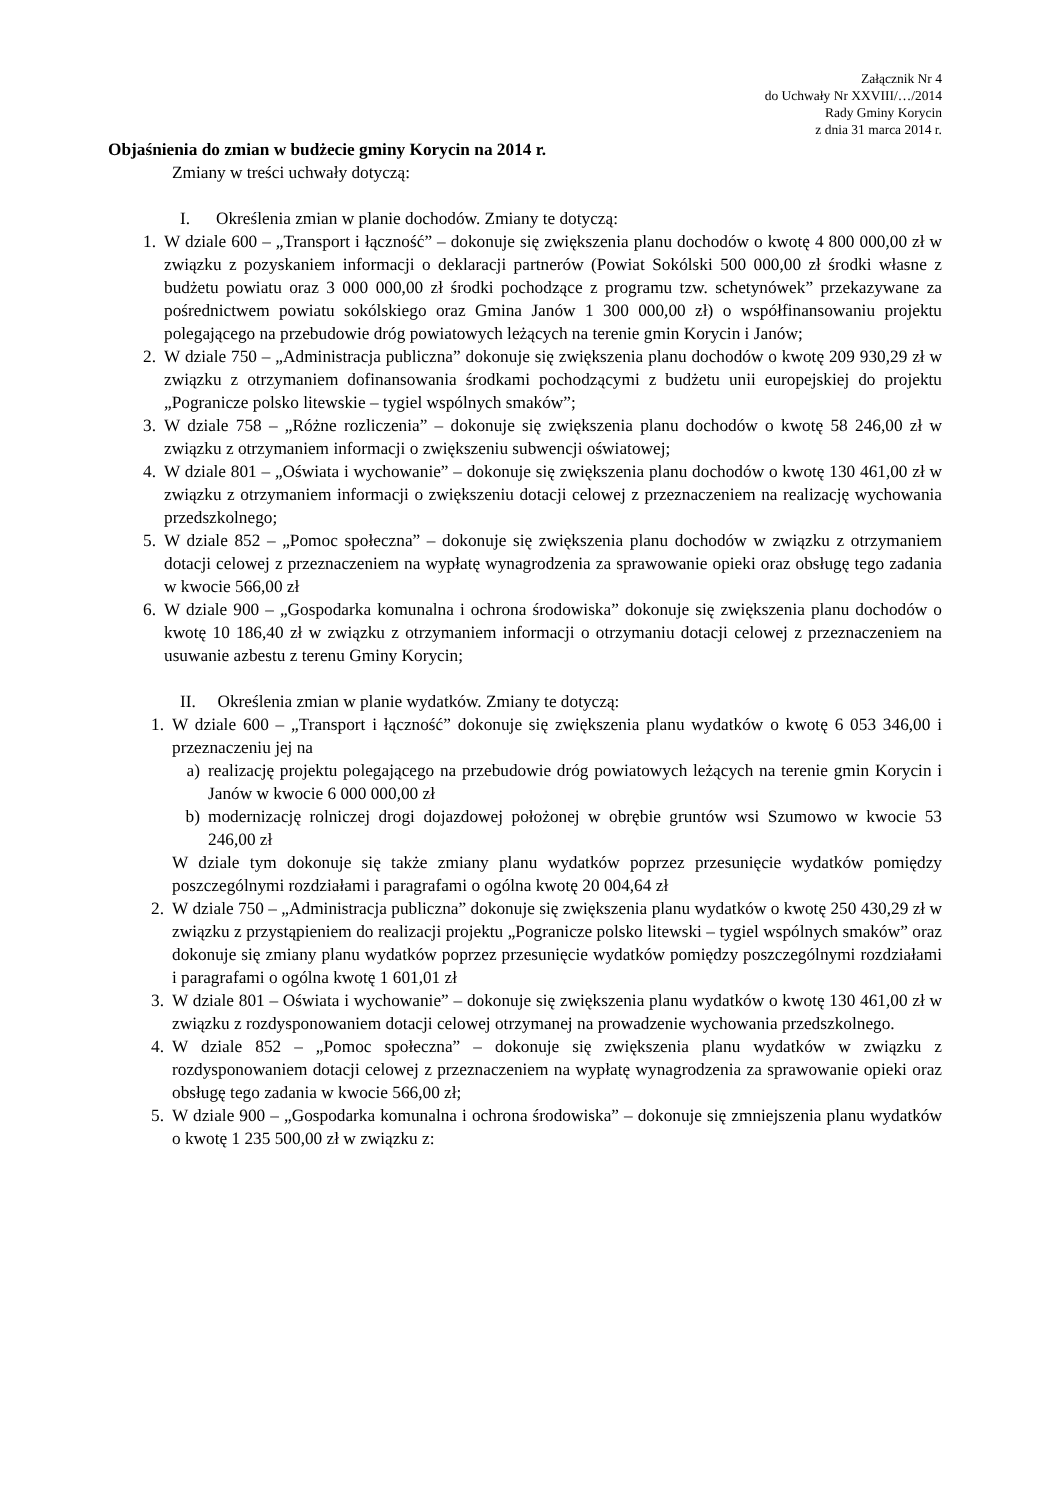Załącznik Nr 4
do Uchwały Nr XXVIII/…/2014
Rady Gminy Korycin
z dnia 31 marca 2014 r.
Objaśnienia do zmian w budżecie gminy Korycin na 2014 r.
Zmiany w treści uchwały dotyczą:
I. Określenia zmian w planie dochodów. Zmiany te dotyczą:
1. W dziale 600 – „Transport i łączność” – dokonuje się zwiększenia planu dochodów o kwotę 4 800 000,00 zł w związku z pozyskaniem informacji o deklaracji partnerów (Powiat Sokólski 500 000,00 zł środki własne z budżetu powiatu oraz 3 000 000,00 zł środki pochodzące z programu tzw. schetynówek” przekazywane za pośrednictwem powiatu sokólskiego oraz Gmina Janów 1 300 000,00 zł) o współfinansowaniu projektu polegającego na przebudowie dróg powiatowych leżących na terenie gmin Korycin i Janów;
2. W dziale 750 – „Administracja publiczna” dokonuje się zwiększenia planu dochodów o kwotę 209 930,29 zł w związku z otrzymaniem dofinansowania środkami pochodzącymi z budżetu unii europejskiej do projektu „Pogranicze polsko litewskie – tygiel wspólnych smaków”;
3. W dziale 758 – „Różne rozliczenia” – dokonuje się zwiększenia planu dochodów o kwotę 58 246,00 zł w związku z otrzymaniem informacji o zwiększeniu subwencji oświatowej;
4. W dziale 801 – „Oświata i wychowanie” – dokonuje się zwiększenia planu dochodów o kwotę 130 461,00 zł w związku z otrzymaniem informacji o zwiększeniu dotacji celowej z przeznaczeniem na realizację wychowania przedszkolnego;
5. W dziale 852 – „Pomoc społeczna” – dokonuje się zwiększenia planu dochodów w związku z otrzymaniem dotacji celowej z przeznaczeniem na wypłatę wynagrodzenia za sprawowanie opieki oraz obsługę tego zadania w kwocie 566,00 zł
6. W dziale 900 – „Gospodarka komunalna i ochrona środowiska” dokonuje się zwiększenia planu dochodów o kwotę 10 186,40 zł w związku z otrzymaniem informacji o otrzymaniu dotacji celowej z przeznaczeniem na usuwanie azbestu z terenu Gminy Korycin;
II. Określenia zmian w planie wydatków. Zmiany te dotyczą:
1. W dziale 600 – „Transport i łączność” dokonuje się zwiększenia planu wydatków o kwotę 6 053 346,00 i przeznaczeniu jej na
a) realizację projektu polegającego na przebudowie dróg powiatowych leżących na terenie gmin Korycin i Janów w kwocie 6 000 000,00 zł
b) modernizację rolniczej drogi dojazdowej położonej w obrębie gruntów wsi Szumowo w kwocie 53 246,00 zł
W dziale tym dokonuje się także zmiany planu wydatków poprzez przesunięcie wydatków pomiędzy poszczególnymi rozdziałami i paragrafami o ogólna kwotę 20 004,64 zł
2. W dziale 750 – „Administracja publiczna” dokonuje się zwiększenia planu wydatków o kwotę 250 430,29 zł w związku z przystąpieniem do realizacji projektu „Pogranicze polsko litewski – tygiel wspólnych smaków” oraz dokonuje się zmiany planu wydatków poprzez przesunięcie wydatków pomiędzy poszczególnymi rozdziałami i paragrafami o ogólna kwotę 1 601,01 zł
3. W dziale 801 – Oświata i wychowanie” – dokonuje się zwiększenia planu wydatków o kwotę 130 461,00 zł w związku z rozdysponowaniem dotacji celowej otrzymanej na prowadzenie wychowania przedszkolnego.
4. W dziale 852 – „Pomoc społeczna” – dokonuje się zwiększenia planu wydatków w związku z rozdysponowaniem dotacji celowej z przeznaczeniem na wypłatę wynagrodzenia za sprawowanie opieki oraz obsługę tego zadania w kwocie 566,00 zł;
5. W dziale 900 – „Gospodarka komunalna i ochrona środowiska” – dokonuje się zmniejszenia planu wydatków o kwotę 1 235 500,00 zł w związku z: